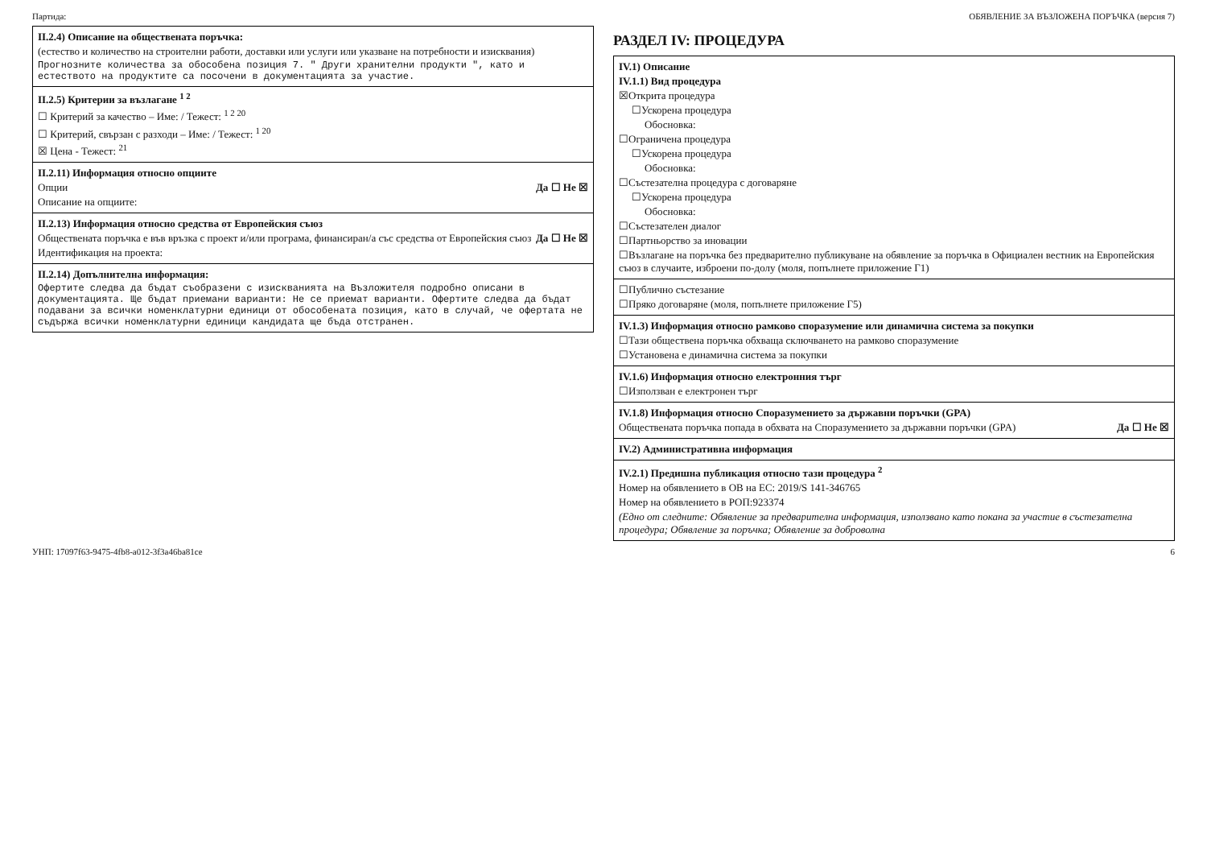Партида: ОБЯВЛЕНИЕ ЗА ВЪЗЛОЖЕНА ПОРЪЧКА (версия 7)
II.2.4) Описание на обществената поръчка:
(естество и количество на строителни работи, доставки или услуги или указване на потребности и изисквания)
Прогнозните количества за обособена позиция 7. " Други хранителни продукти ", като и естеството на продуктите са посочени в документацията за участие.
II.2.5) Критерии за възлагане <sup>1 2</sup>
☐ Критерий за качество – Име: / Тежест: <sup>1 2 20</sup>
☐ Критерий, свързан с разходи – Име: / Тежест: <sup>1 20</sup>
☒ Цена - Тежест: <sup>21</sup>
II.2.11) Информация относно опциите
Опции Да ☐ Не ☒
Описание на опциите:
II.2.13) Информация относно средства от Европейския съюз
Обществената поръчка е във връзка с проект и/или програма, финансиран/а със средства от Европейския съюз Да ☐ Не ☒
Идентификация на проекта:
II.2.14) Допълнителна информация:
Офертите следва да бъдат съобразени с изискванията на Възложителя подробно описани в документацията. Ще бъдат приемани варианти: Не се приемат варианти. Офертите следва да бъдат подавани за всички номенклатурни единици от обособената позиция, като в случай, че офертата не съдържа всички номенклатурни единици кандидата ще бъда отстранен.
РАЗДЕЛ IV: ПРОЦЕДУРА
IV.1) Описание
IV.1.1) Вид процедура
☒Открита процедура
☐Ускорена процедура
Обосновка:
☐Ограничена процедура
☐Ускорена процедура
Обосновка:
☐Състезателна процедура с договаряне
☐Ускорена процедура
Обосновка:
☐Състезателен диалог
☐Партньорство за иновации
☐Възлагане на поръчка без предварително публикуване на обявление за поръчка в Официален вестник на Европейския съюз в случаите, изброени по-долу (моля, попълнете приложение Г1)
☐Публично състезание
☐Пряко договаряне (моля, попълнете приложение Г5)
IV.1.3) Информация относно рамково споразумение или динамична система за покупки
☐Тази обществена поръчка обхваща сключването на рамково споразумение
☐Установена е динамична система за покупки
IV.1.6) Информация относно електронния търг
☐Използван е електронен търг
IV.1.8) Информация относно Споразумението за държавни поръчки (GPA)
Обществената поръчка попада в обхвата на Споразумението за държавни поръчки (GPA) Да ☐ Не ☒
IV.2) Административна информация
IV.2.1) Предишна публикация относно тази процедура <sup>2</sup>
Номер на обявлението в ОВ на ЕС: 2019/S 141-346765
Номер на обявлението в РОП:923374
(Едно от следните: Обявление за предварителна информация, използвано като покана за участие в състезателна процедура; Обявление за поръчка; Обявление за доброволна
УНП: 17097f63-9475-4fb8-a012-3f3a46ba81ce 6